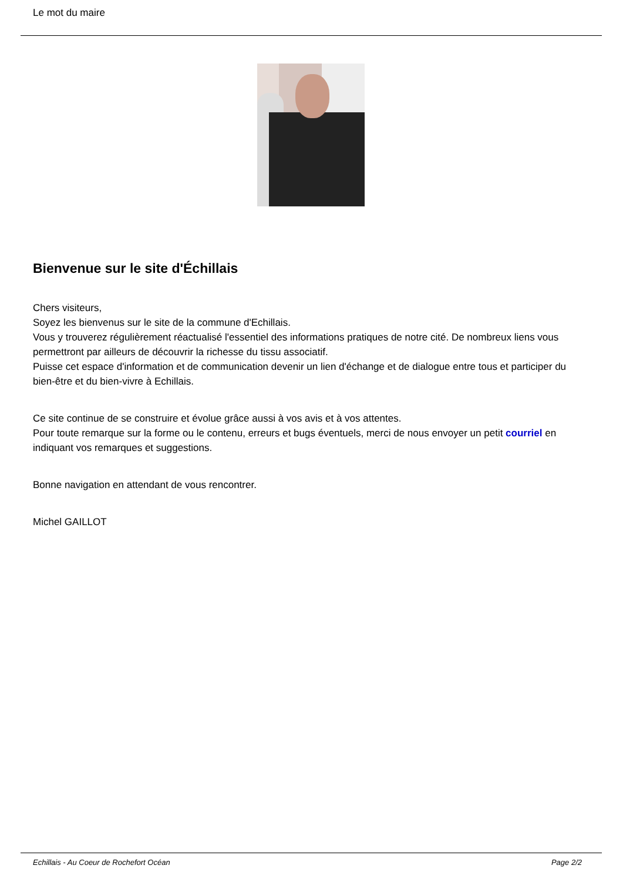Le mot du maire
Bienvenue sur le site d'Échillais
Chers visiteurs,
Soyez les bienvenus sur le site de la commune d'Echillais.
Vous y trouverez régulièrement réactualisé l'essentiel des informations pratiques de notre cité. De nombreux liens vous permettront par ailleurs de découvrir la richesse du tissu associatif.
Puisse cet espace d'information et de communication devenir un lien d'échange et de dialogue entre tous et participer du bien-être et du bien-vivre à Echillais.
Ce site continue de se construire et évolue grâce aussi à vos avis et à vos attentes.
Pour toute remarque sur la forme ou le contenu, erreurs et bugs éventuels, merci de nous envoyer un petit courriel en indiquant vos remarques et suggestions.
Bonne navigation en attendant de vous rencontrer.
Michel GAILLOT
Echillais - Au Coeur de Rochefort Océan Page 2/2